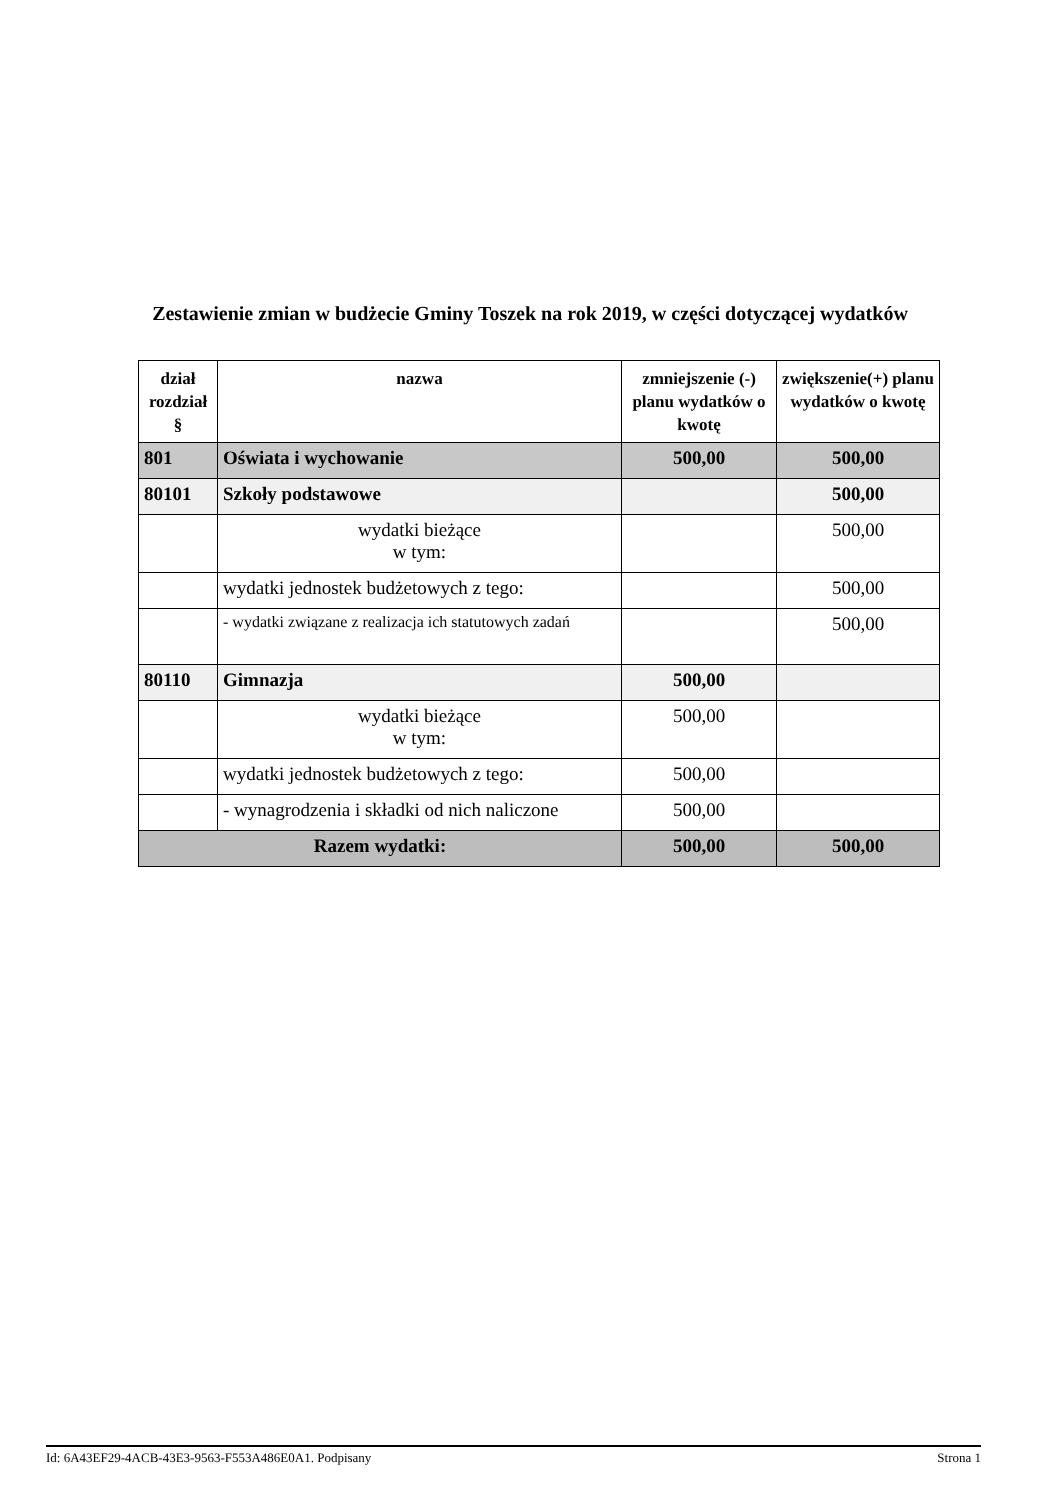Zestawienie zmian w budżecie Gminy Toszek na rok 2019, w części dotyczącej wydatków
| dział rozdział § | nazwa | zmniejszenie (-) planu wydatków o kwotę | zwiększenie(+) planu wydatków o kwotę |
| --- | --- | --- | --- |
| 801 | Oświata i wychowanie | 500,00 | 500,00 |
| 80101 | Szkoły podstawowe | | 500,00 |
| | wydatki bieżące w tym: | | 500,00 |
| | wydatki jednostek budżetowych z tego: | | 500,00 |
| | - wydatki związane z realizacja ich statutowych zadań | | 500,00 |
| 80110 | Gimnazja | 500,00 | |
| | wydatki bieżące w tym: | 500,00 | |
| | wydatki jednostek budżetowych z tego: | 500,00 | |
| | - wynagrodzenia i składki od nich naliczone | 500,00 | |
| Razem wydatki: | | 500,00 | 500,00 |
Id: 6A43EF29-4ACB-43E3-9563-F553A486E0A1. Podpisany Strona 1